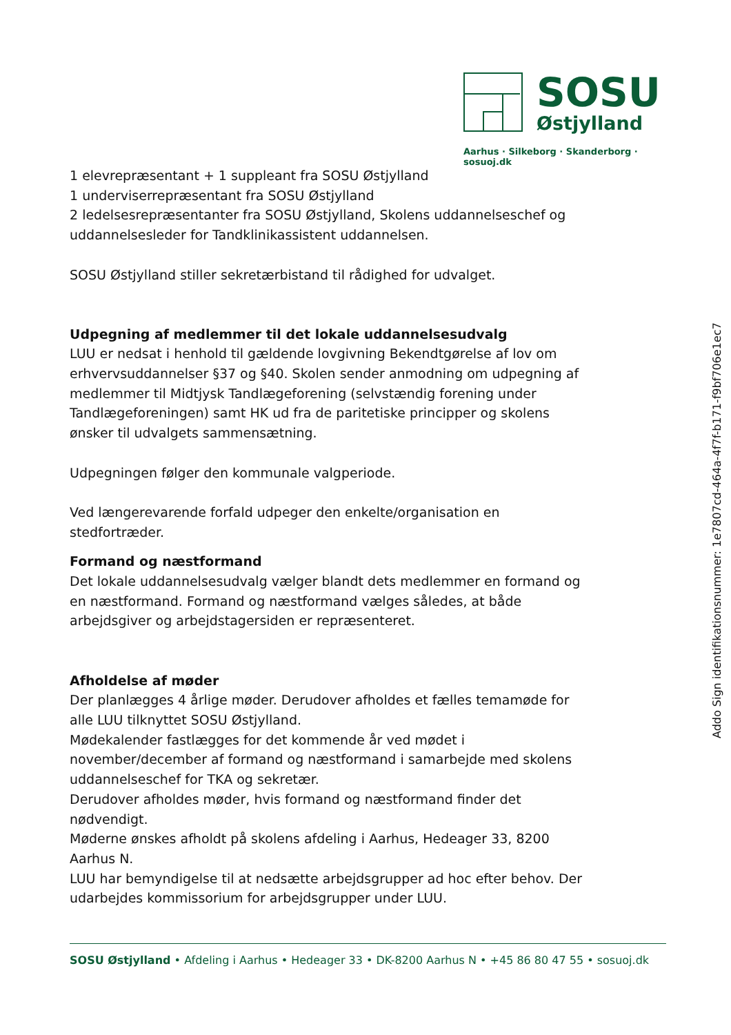SOSU
Østjylland
Aarhus · Silkeborg · Skanderborg · sosuoj.dk
1 elevrepræsentant + 1 suppleant fra SOSU Østjylland
1 underviserrepræsentant fra SOSU Østjylland
2 ledelsesrepræsentanter fra SOSU Østjylland, Skolens uddannelseschef og uddannelsesleder for Tandklinikassistent uddannelsen.
SOSU Østjylland stiller sekretærbistand til rådighed for udvalget.
Udpegning af medlemmer til det lokale uddannelsesudvalg
LUU er nedsat i henhold til gældende lovgivning Bekendtgørelse af lov om erhvervsuddannelser §37 og §40. Skolen sender anmodning om udpegning af medlemmer til Midtjysk Tandlægeforening (selvstændig forening under Tandlægeforeningen) samt HK ud fra de paritetiske principper og skolens ønsker til udvalgets sammensætning.
Udpegningen følger den kommunale valgperiode.
Ved længerevarende forfald udpeger den enkelte/organisation en stedfortræder.
Formand og næstformand
Det lokale uddannelsesudvalg vælger blandt dets medlemmer en formand og en næstformand. Formand og næstformand vælges således, at både arbejdsgiver og arbejdstagersiden er repræsenteret.
Afholdelse af møder
Der planlægges 4 årlige møder. Derudover afholdes et fælles temamøde for alle LUU tilknyttet SOSU Østjylland.
Mødekalender fastlægges for det kommende år ved mødet i november/december af formand og næstformand i samarbejde med skolens uddannelseschef for TKA og sekretær.
Derudover afholdes møder, hvis formand og næstformand finder det nødvendigt.
Møderne ønskes afholdt på skolens afdeling i Aarhus, Hedeager 33, 8200 Aarhus N.
LUU har bemyndigelse til at nedsætte arbejdsgrupper ad hoc efter behov. Der udarbejdes kommissorium for arbejdsgrupper under LUU.
Addo Sign identifikationsnummer: 1e7807cd-464a-4f7f-b171-f9bf706e1ec7
SOSU Østjylland • Afdeling i Aarhus • Hedeager 33 • DK-8200 Aarhus N • +45 86 80 47 55 • sosuoj.dk